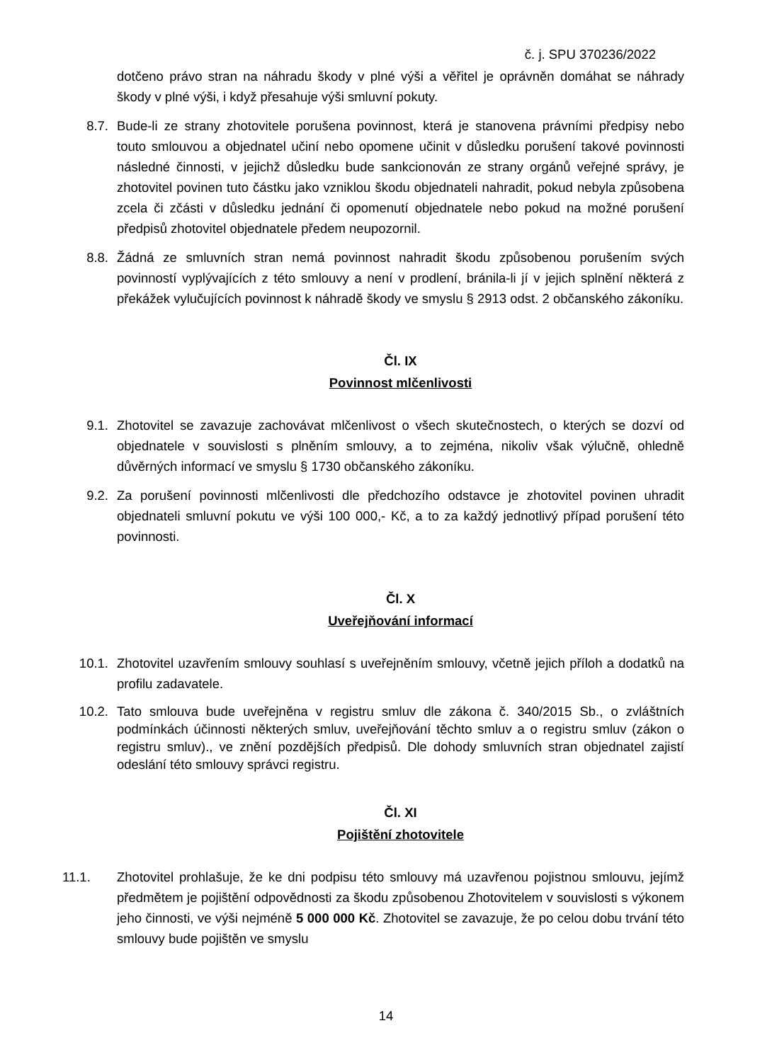č. j. SPU 370236/2022
dotčeno právo stran na náhradu škody v plné výši a věřitel je oprávněn domáhat se náhrady škody v plné výši, i když přesahuje výši smluvní pokuty.
8.7. Bude-li ze strany zhotovitele porušena povinnost, která je stanovena právními předpisy nebo touto smlouvou a objednatel učiní nebo opomene učinit v důsledku porušení takové povinnosti následné činnosti, v jejichž důsledku bude sankcionován ze strany orgánů veřejné správy, je zhotovitel povinen tuto částku jako vzniklou škodu objednateli nahradit, pokud nebyla způsobena zcela či zčásti v důsledku jednání či opomenutí objednatele nebo pokud na možné porušení předpisů zhotovitel objednatele předem neupozornil.
8.8. Žádná ze smluvních stran nemá povinnost nahradit škodu způsobenou porušením svých povinností vyplývajících z této smlouvy a není v prodlení, bránila-li jí v jejich splnění některá z překážek vylučujících povinnost k náhradě škody ve smyslu § 2913 odst. 2 občanského zákoníku.
Čl. IX
Povinnost mlčenlivosti
9.1. Zhotovitel se zavazuje zachovávat mlčenlivost o všech skutečnostech, o kterých se dozví od objednatele v souvislosti s plněním smlouvy, a to zejména, nikoliv však výlučně, ohledně důvěrných informací ve smyslu § 1730 občanského zákoníku.
9.2. Za porušení povinnosti mlčenlivosti dle předchozího odstavce je zhotovitel povinen uhradit objednateli smluvní pokutu ve výši 100 000,- Kč, a to za každý jednotlivý případ porušení této povinnosti.
Čl. X
Uveřejňování informací
10.1. Zhotovitel uzavřením smlouvy souhlasí s uveřejněním smlouvy, včetně jejich příloh a dodatků na profilu zadavatele.
10.2. Tato smlouva bude uveřejněna v registru smluv dle zákona č. 340/2015 Sb., o zvláštních podmínkách účinnosti některých smluv, uveřejňování těchto smluv a o registru smluv (zákon o registru smluv)., ve znění pozdějších předpisů. Dle dohody smluvních stran objednatel zajistí odeslání této smlouvy správci registru.
Čl. XI
Pojištění zhotovitele
11.1. Zhotovitel prohlašuje, že ke dni podpisu této smlouvy má uzavřenou pojistnou smlouvu, jejímž předmětem je pojištění odpovědnosti za škodu způsobenou Zhotovitelem v souvislosti s výkonem jeho činnosti, ve výši nejméně 5 000 000 Kč. Zhotovitel se zavazuje, že po celou dobu trvání této smlouvy bude pojištěn ve smyslu
14